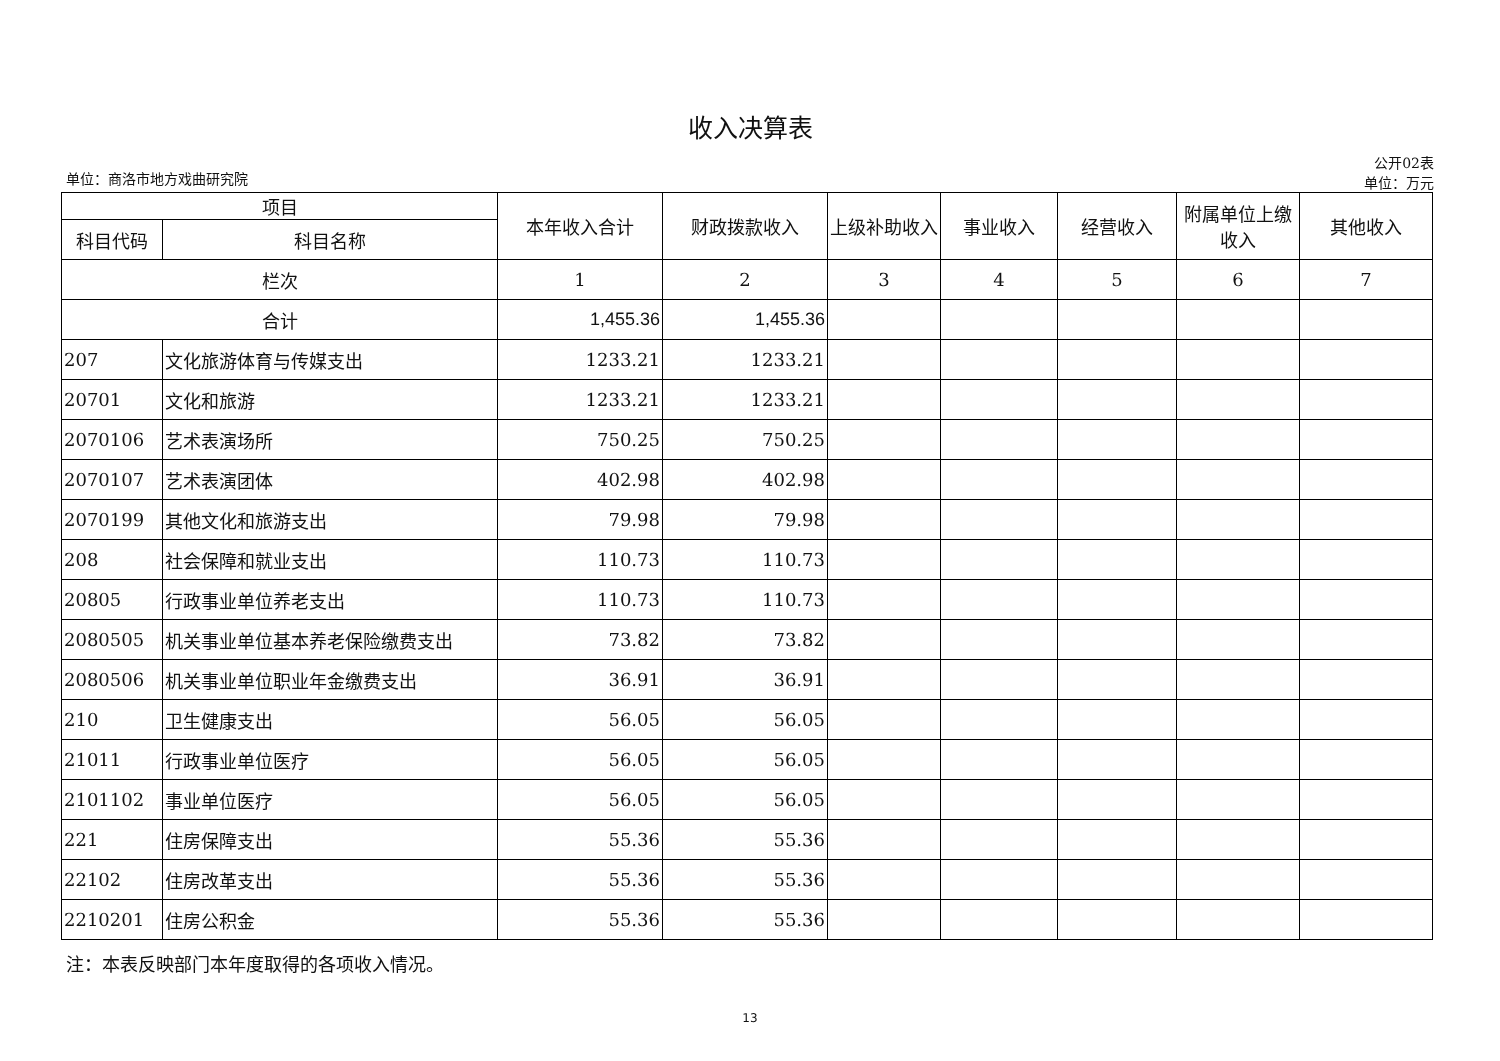收入决算表
单位：商洛市地方戏曲研究院 公开02表
单位：万元
| 项目 | | 本年收入合计 | 财政拨款收入 | 上级补助收入 | 事业收入 | 经营收入 | 附属单位上缴收入 | 其他收入 |
| --- | --- | --- | --- | --- | --- | --- | --- | --- |
| 科目代码 | 科目名称 | | | | | | | |
| 栏次 | | 1 | 2 | 3 | 4 | 5 | 6 | 7 |
| 合计 | | 1,455.36 | 1,455.36 | | | | | |
| 207 | 文化旅游体育与传媒支出 | 1233.21 | 1233.21 | | | | | |
| 20701 | 文化和旅游 | 1233.21 | 1233.21 | | | | | |
| 2070106 | 艺术表演场所 | 750.25 | 750.25 | | | | | |
| 2070107 | 艺术表演团体 | 402.98 | 402.98 | | | | | |
| 2070199 | 其他文化和旅游支出 | 79.98 | 79.98 | | | | | |
| 208 | 社会保障和就业支出 | 110.73 | 110.73 | | | | | |
| 20805 | 行政事业单位养老支出 | 110.73 | 110.73 | | | | | |
| 2080505 | 机关事业单位基本养老保险缴费支出 | 73.82 | 73.82 | | | | | |
| 2080506 | 机关事业单位职业年金缴费支出 | 36.91 | 36.91 | | | | | |
| 210 | 卫生健康支出 | 56.05 | 56.05 | | | | | |
| 21011 | 行政事业单位医疗 | 56.05 | 56.05 | | | | | |
| 2101102 | 事业单位医疗 | 56.05 | 56.05 | | | | | |
| 221 | 住房保障支出 | 55.36 | 55.36 | | | | | |
| 22102 | 住房改革支出 | 55.36 | 55.36 | | | | | |
| 2210201 | 住房公积金 | 55.36 | 55.36 | | | | | |
注：本表反映部门本年度取得的各项收入情况。
13